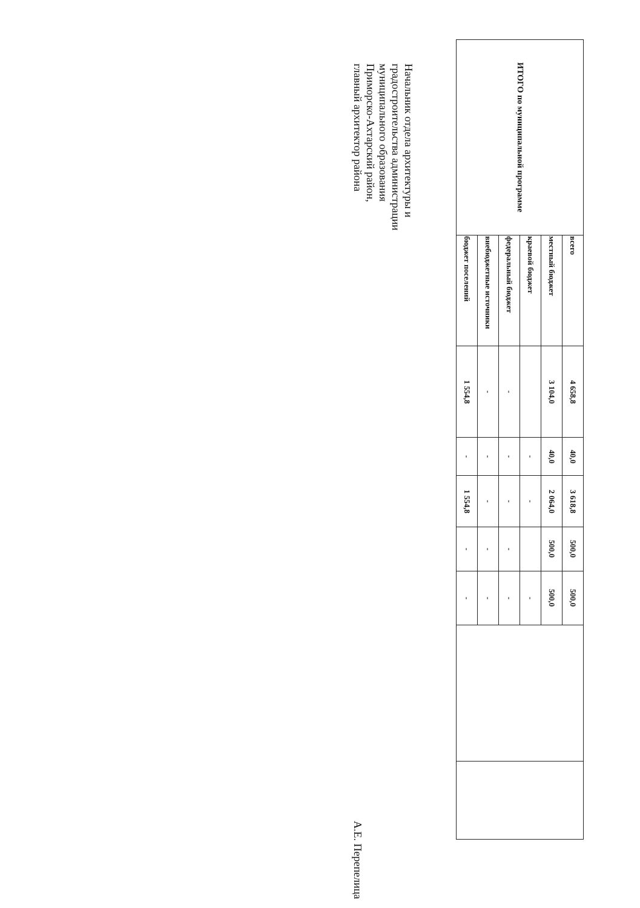| ИТОГО по муниципальной программе | всего | 4 658,8 | 40,0 | 3 618,8 | 500,0 | 500,0 | | |
| | местный бюджет | 3 104,0 | 40,0 | 2 064,0 | 500,0 | 500,0 | | |
| | краевой бюджет | | - | - | | - | | |
| | федеральный бюджет | - | - | - | - | - | | |
| | внебюджетные источники | - | - | - | - | - | | |
| | бюджет поселений | 1 554,8 | - | 1 554,8 | - | - | | |
Начальник отдела архитектуры и
градостроительства администрации
муниципального образования
Приморско-Ахтарский район,
главный архитектор района А.Е. Перепелица